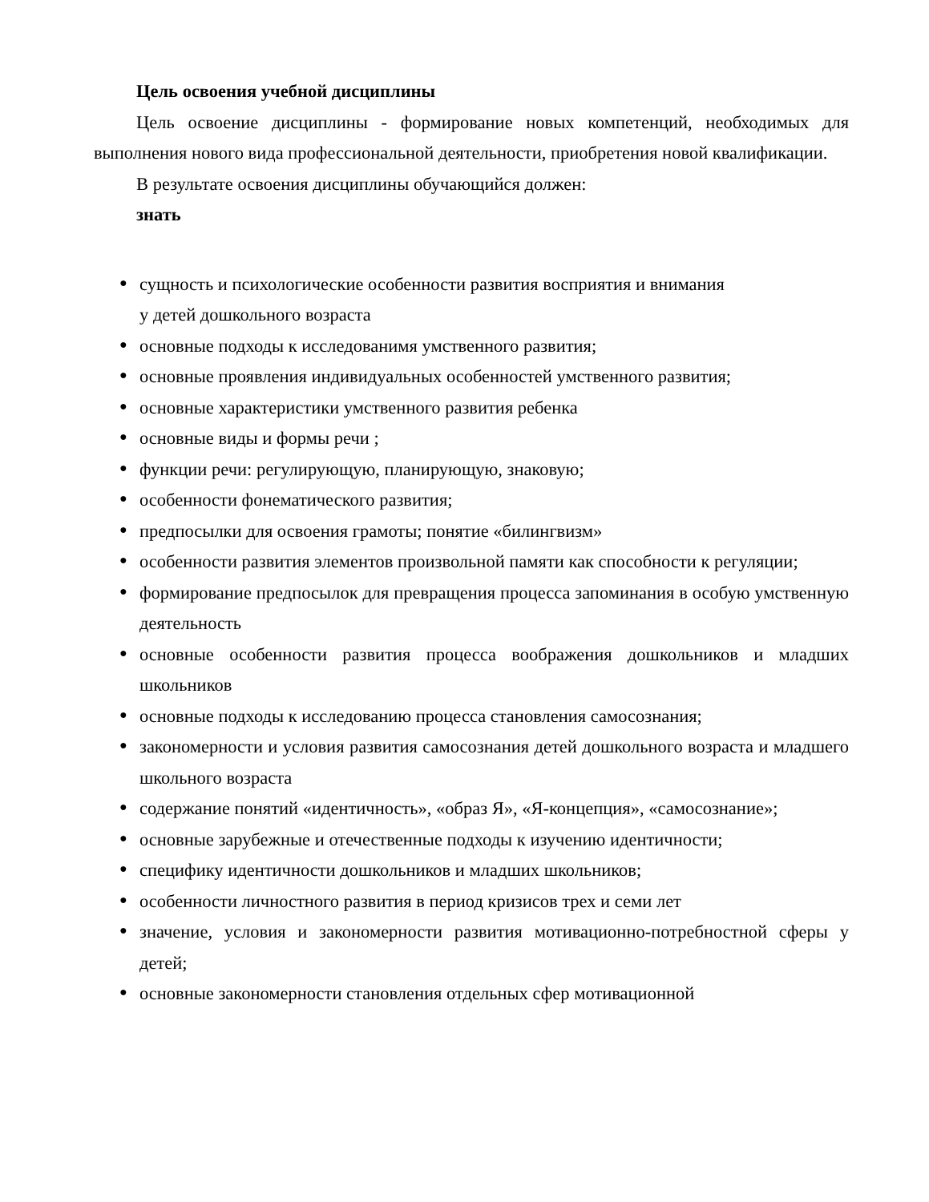Цель освоения учебной дисциплины
Цель освоение дисциплины - формирование новых компетенций, необходимых для выполнения нового вида профессиональной деятельности, приобретения новой квалификации.
В результате освоения дисциплины обучающийся должен:
знать
● сущность и психологические особенности развития восприятия и внимания
у детей дошкольного возраста
● основные подходы к исследованимя умственного развития;
● основные проявления индивидуальных особенностей умственного развития;
● основные характеристики умственного развития ребенка
● основные виды и формы речи ;
● функции речи: регулирующую, планирующую, знаковую;
● особенности фонематического развития;
● предпосылки для освоения грамоты; понятие «билингвизм»
● особенности развития элементов произвольной памяти как способности к регуляции;
● формирование предпосылок для превращения процесса запоминания в особую умственную деятельность
● основные особенности развития процесса воображения дошкольников и младших школьников
● основные подходы к исследованию процесса становления самосознания;
● закономерности и условия развития самосознания детей дошкольного возраста и младшего школьного возраста
● содержание понятий «идентичность», «образ Я», «Я-концепция», «самосознание»;
● основные зарубежные и отечественные подходы к изучению идентичности;
● специфику идентичности дошкольников и младших школьников;
● особенности личностного развития в период кризисов трех и семи лет
● значение, условия и закономерности развития мотивационно-потребностной сферы у детей;
● основные закономерности становления отдельных сфер мотивационной